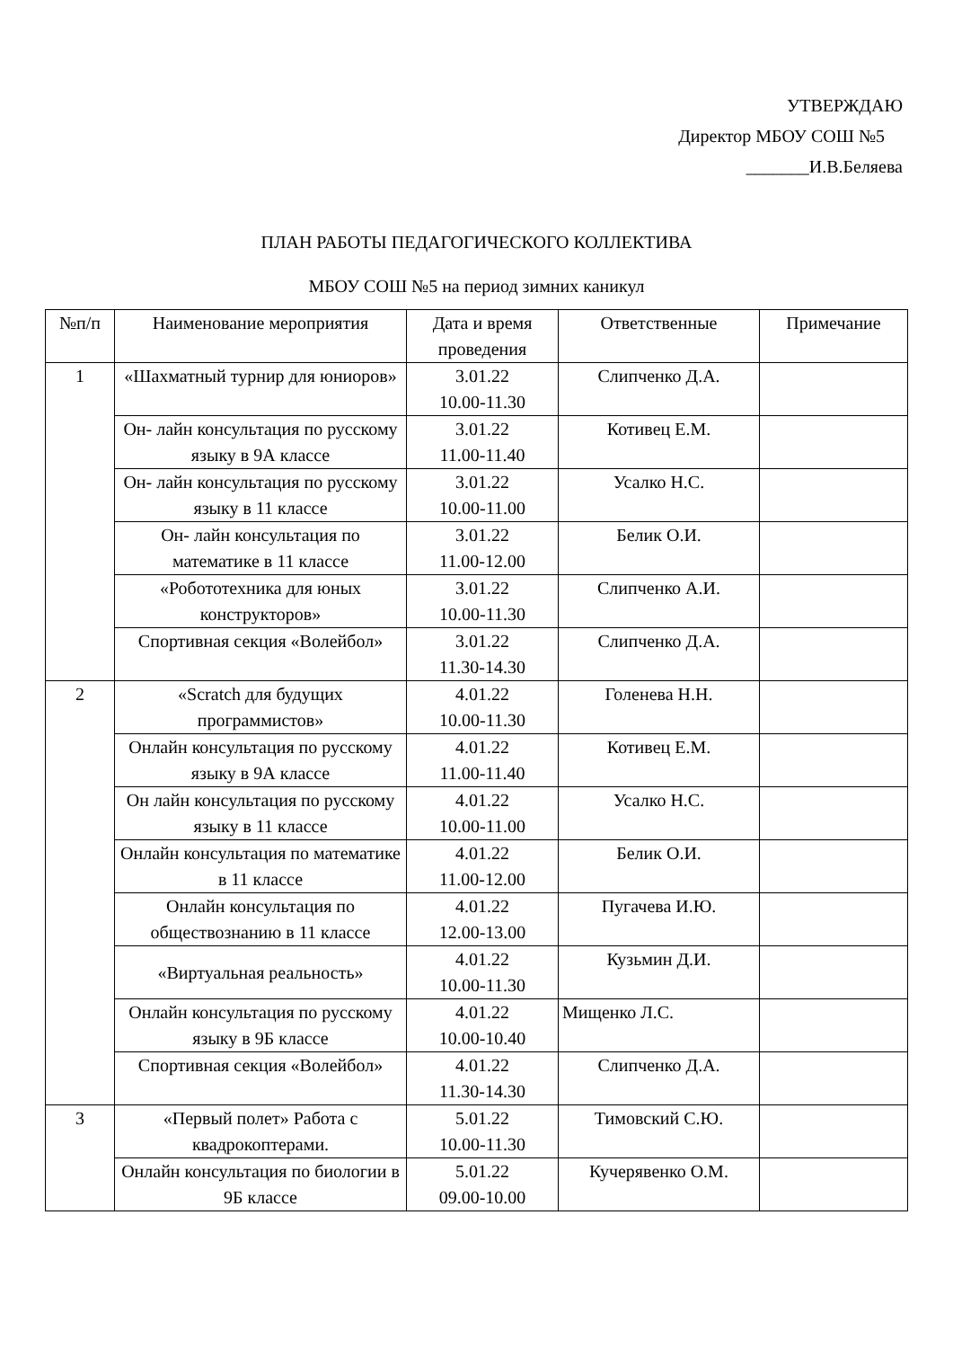УТВЕРЖДАЮ
Директор МБОУ СОШ №5
_______И.В.Беляева
ПЛАН РАБОТЫ ПЕДАГОГИЧЕСКОГО КОЛЛЕКТИВА
МБОУ СОШ №5 на период зимних каникул
| №п/п | Наименование мероприятия | Дата и время проведения | Ответственные | Примечание |
| --- | --- | --- | --- | --- |
| 1 | «Шахматный турнир для юниоров» | 3.01.22 10.00-11.30 | Слипченко Д.А. | |
| | Он- лайн консультация по русскому языку в 9А классе | 3.01.22 11.00-11.40 | Котивец Е.М. | |
| | Он- лайн консультация по русскому языку в 11 классе | 3.01.22 10.00-11.00 | Усалко Н.С. | |
| | Он- лайн консультация по математике в 11 классе | 3.01.22 11.00-12.00 | Белик О.И. | |
| | «Робототехника для юных конструкторов» | 3.01.22 10.00-11.30 | Слипченко А.И. | |
| | Спортивная секция «Волейбол» | 3.01.22 11.30-14.30 | Слипченко Д.А. | |
| 2 | «Scratch для будущих программистов» | 4.01.22 10.00-11.30 | Голенева Н.Н. | |
| | Онлайн консультация по русскому языку в 9А классе | 4.01.22 11.00-11.40 | Котивец Е.М. | |
| | Он лайн консультация по русскому языку в 11 классе | 4.01.22 10.00-11.00 | Усалко Н.С. | |
| | Онлайн консультация по математике в 11 классе | 4.01.22 11.00-12.00 | Белик О.И. | |
| | Онлайн консультация по обществознанию в 11 классе | 4.01.22 12.00-13.00 | Пугачева И.Ю. | |
| | «Виртуальная реальность» | 4.01.22 10.00-11.30 | Кузьмин Д.И. | |
| | Онлайн консультация по русскому языку в 9Б классе | 4.01.22 10.00-10.40 | Мищенко Л.С. | |
| | Спортивная секция «Волейбол» | 4.01.22 11.30-14.30 | Слипченко Д.А. | |
| 3 | «Первый полет» Работа с квадрокоптерами. | 5.01.22 10.00-11.30 | Тимовский С.Ю. | |
| | Онлайн консультация по биологии в 9Б классе | 5.01.22 09.00-10.00 | Кучерявенко О.М. | |